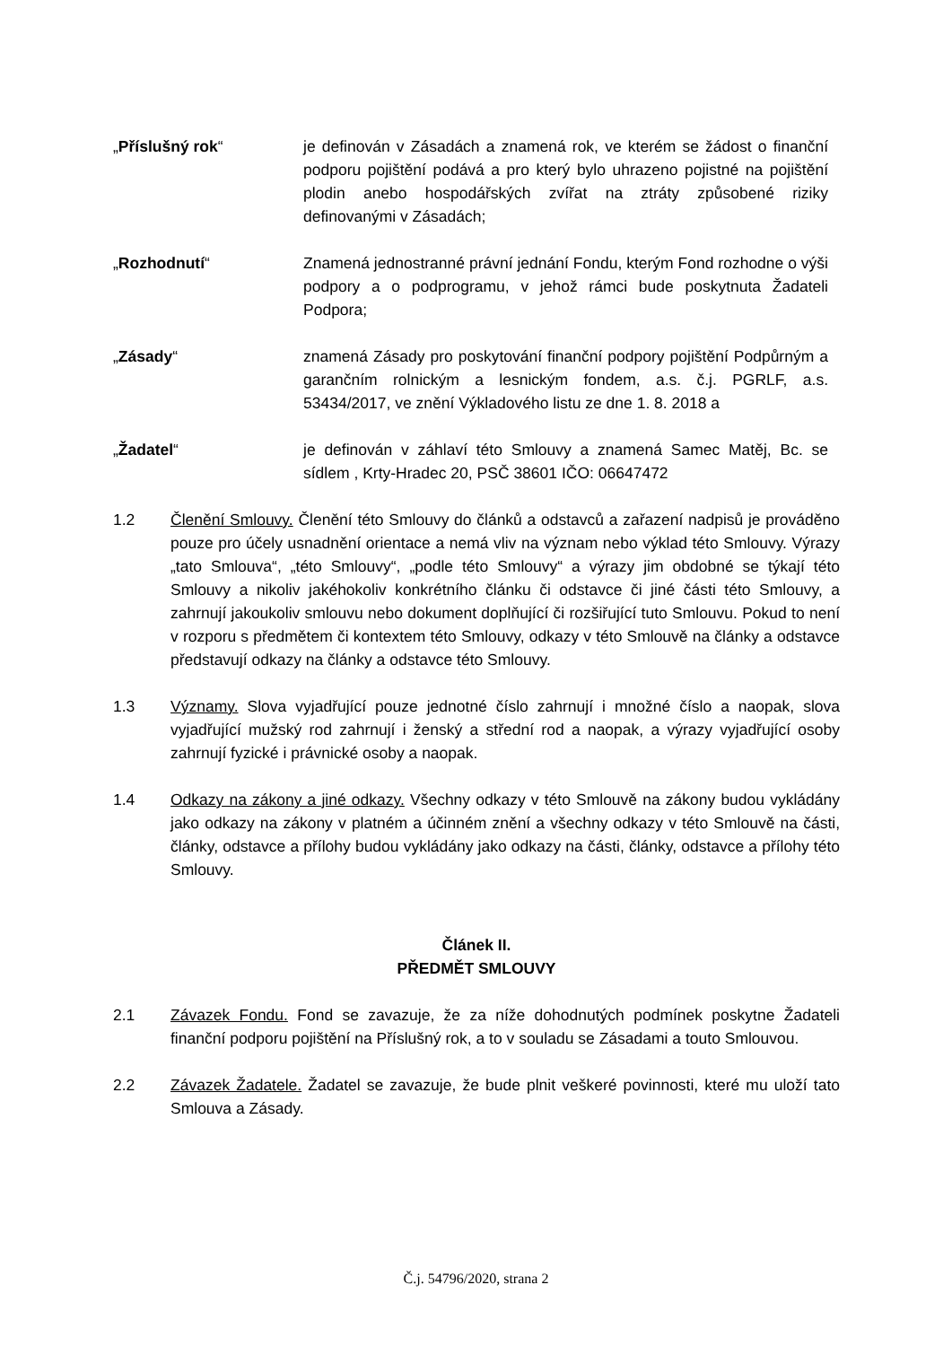„Příslušný rok“ je definován v Zásadách a znamená rok, ve kterém se žádost o finanční podporu pojištění podává a pro který bylo uhrazeno pojistné na pojištění plodin anebo hospodářských zvířat na ztráty způsobené riziky definovanými v Zásadách;
„Rozhodnutí“ Znamená jednostranné právní jednání Fondu, kterým Fond rozhodne o výši podpory a o podprogramu, v jehož rámci bude poskytnuta Žadateli Podpora;
„Zásady“ znamená Zásady pro poskytování finanční podpory pojištění Podpůrným a garančním rolnickým a lesnickým fondem, a.s. č.j. PGRLF, a.s. 53434/2017, ve znění Výkladového listu ze dne 1. 8. 2018 a
„Žadatel“ je definován v záhlaví této Smlouvy a znamená Samec Matěj, Bc. se sídlem , Krty-Hradec 20, PSČ 38601 IČO: 06647472
1.2 Členění Smlouvy. Členění této Smlouvy do článků a odstavců a zařazení nadpisů je prováděno pouze pro účely usnadnění orientace a nemá vliv na význam nebo výklad této Smlouvy. Výrazy „tato Smlouva“, „této Smlouvy“, „podle této Smlouvy“ a výrazy jim obdobné se týkají této Smlouvy a nikoliv jakéhokoliv konkrétního článku či odstavce či jiné části této Smlouvy, a zahrnují jakoukoliv smlouvu nebo dokument doplňující či rozšiřující tuto Smlouvu. Pokud to není v rozporu s předmětem či kontextem této Smlouvy, odkazy v této Smlouvě na články a odstavce představují odkazy na články a odstavce této Smlouvy.
1.3 Významy. Slova vyjadřující pouze jednotné číslo zahrnují i množné číslo a naopak, slova vyjadřující mužský rod zahrnují i ženský a střední rod a naopak, a výrazy vyjadřující osoby zahrnují fyzické i právnické osoby a naopak.
1.4 Odkazy na zákony a jiné odkazy. Všechny odkazy v této Smlouvě na zákony budou vykládány jako odkazy na zákony v platném a účinném znění a všechny odkazy v této Smlouvě na části, články, odstavce a přílohy budou vykládány jako odkazy na části, články, odstavce a přílohy této Smlouvy.
Článek II.
PŘEDMĚT SMLOUVY
2.1 Závazek Fondu. Fond se zavazuje, že za níže dohodnutých podmínek poskytne Žadateli finanční podporu pojištění na Příslušný rok, a to v souladu se Zásadami a touto Smlouvou.
2.2 Závazek Žadatele. Žadatel se zavazuje, že bude plnit veškeré povinnosti, které mu uloží tato Smlouva a Zásady.
Č.j. 54796/2020, strana 2